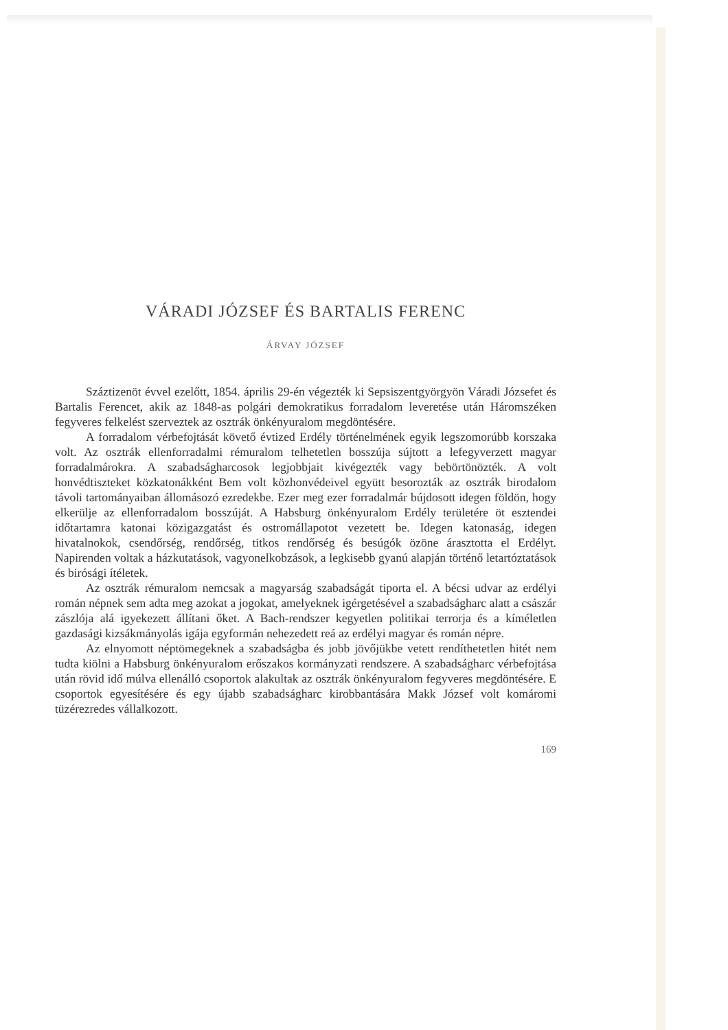VÁRADI JÓZSEF ÉS BARTALIS FERENC
ÁRVAY JÓZSEF
Száztizenöt évvel ezelőtt, 1854. április 29-én végezték ki Sepsiszentgyörgyön Váradi Józsefet és Bartalis Ferencet, akik az 1848-as polgári demokratikus forradalom leveretése után Háromszéken fegyveres felkelést szerveztek az osztrák önkényuralom megdöntésére.
A forradalom vérbefojtását követő évtized Erdély történelmének egyik legszomorúbb korszaka volt. Az osztrák ellenforradalmi rémuralom telhetetlen bosszúja sújtott a lefegyverzett magyar forradalmárokra. A szabadságharcosok legjobbjait kivégezték vagy bebörtönözték. A volt honvédtiszteket közkatonákként Bem volt közhonvédeivel együtt besorozták az osztrák birodalom távoli tartományaiban állomásozó ezredekbe. Ezer meg ezer forradalmár bújdosott idegen földön, hogy elkerülje az ellenforradalom bosszúját. A Habsburg önkényuralom Erdély területére öt esztendei időtartamra katonai közigazgatást és ostromállapotot vezetett be. Idegen katonaság, idegen hivatalnokok, csendőrség, rendőrség, titkos rendőrség és besúgók özöne árasztotta el Erdélyt. Napirenden voltak a házkutatások, vagyonelkobzások, a legkisebb gyanú alapján történő letartóztatások és birósági ítéletek.
Az osztrák rémuralom nemcsak a magyarság szabadságát tiporta el. A bécsi udvar az erdélyi román népnek sem adta meg azokat a jogokat, amelyeknek igérgetésével a szabadságharc alatt a császár zászlója alá igyekezett állítani őket. A Bach-rendszer kegyetlen politikai terrorja és a kíméletlen gazdasági kizsákmányolás igája egyformán nehezedett reá az erdélyi magyar és román népre.
Az elnyomott néptömegeknek a szabadságba és jobb jövőjükbe vetett rendíthetetlen hitét nem tudta kiölni a Habsburg önkényuralom erőszakos kormányzati rendszere. A szabadságharc vérbefojtása után rövid idő múlva ellenálló csoportok alakultak az osztrák önkényuralom fegyveres megdöntésére. E csoportok egyesítésére és egy újabb szabadságharc kirobbantására Makk József volt komáromi tüzérezredes vállalkozott.
169